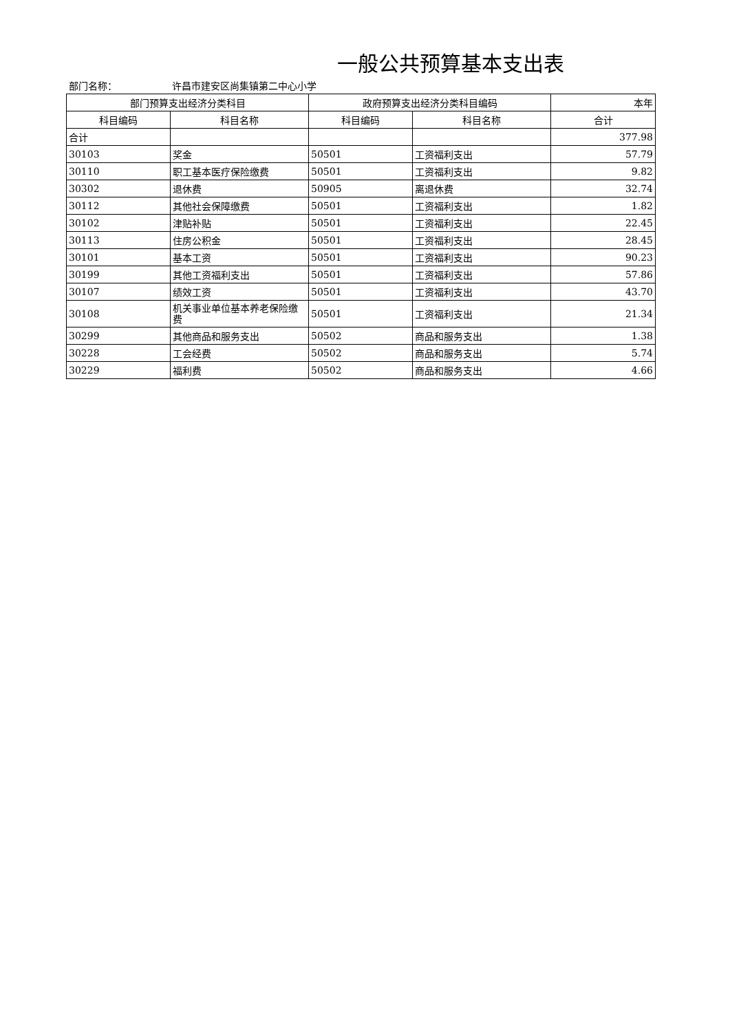一般公共预算基本支出表
部门名称： 许昌市建安区尚集镇第二中心小学
| 部门预算支出经济分类科目 | | 政府预算支出经济分类科目编码 | | 本年 |
| --- | --- | --- | --- | --- |
| 科目编码 | 科目名称 | 科目编码 | 科目名称 | 合计 |
| 合计 | | | | 377.98 |
| 30103 | 奖金 | 50501 | 工资福利支出 | 57.79 |
| 30110 | 职工基本医疗保险缴费 | 50501 | 工资福利支出 | 9.82 |
| 30302 | 退休费 | 50905 | 离退休费 | 32.74 |
| 30112 | 其他社会保障缴费 | 50501 | 工资福利支出 | 1.82 |
| 30102 | 津贴补贴 | 50501 | 工资福利支出 | 22.45 |
| 30113 | 住房公积金 | 50501 | 工资福利支出 | 28.45 |
| 30101 | 基本工资 | 50501 | 工资福利支出 | 90.23 |
| 30199 | 其他工资福利支出 | 50501 | 工资福利支出 | 57.86 |
| 30107 | 绩效工资 | 50501 | 工资福利支出 | 43.70 |
| 30108 | 机关事业单位基本养老保险缴费 | 50501 | 工资福利支出 | 21.34 |
| 30299 | 其他商品和服务支出 | 50502 | 商品和服务支出 | 1.38 |
| 30228 | 工会经费 | 50502 | 商品和服务支出 | 5.74 |
| 30229 | 福利费 | 50502 | 商品和服务支出 | 4.66 |